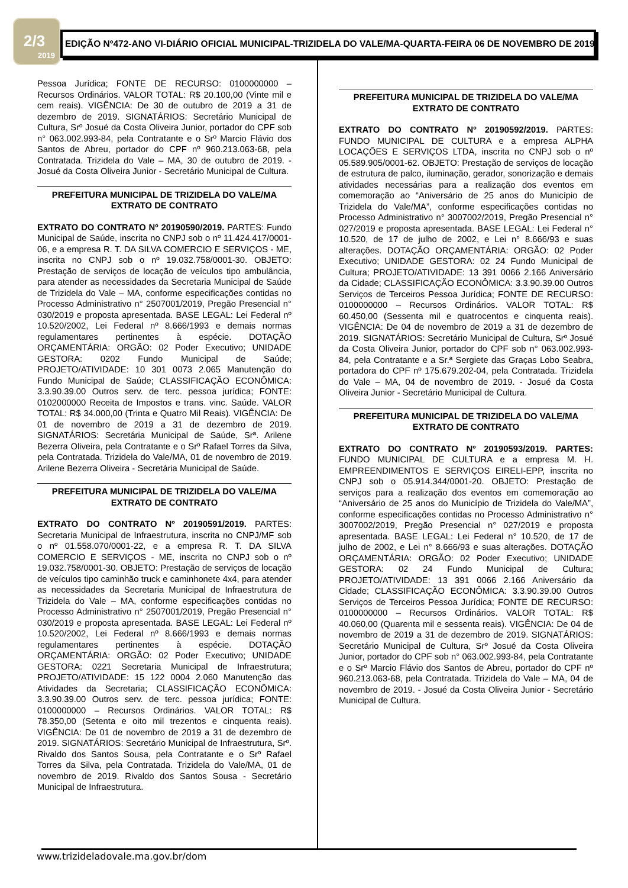2/3
2019
EDIÇÃO Nº472-ANO VI-DIÁRIO OFICIAL MUNICIPAL-TRIZIDELA DO VALE/MA-QUARTA-FEIRA 06 DE NOVEMBRO DE 2019
Pessoa Jurídica; FONTE DE RECURSO: 0100000000 – Recursos Ordinários. VALOR TOTAL: R$ 20.100,00 (Vinte mil e cem reais). VIGÊNCIA: De 30 de outubro de 2019 a 31 de dezembro de 2019. SIGNATÁRIOS: Secretário Municipal de Cultura, Srº Josué da Costa Oliveira Junior, portador do CPF sob n° 063.002.993-84, pela Contratante e o Srº Marcio Flávio dos Santos de Abreu, portador do CPF nº 960.213.063-68, pela Contratada. Trizidela do Vale – MA, 30 de outubro de 2019. - Josué da Costa Oliveira Junior - Secretário Municipal de Cultura.
PREFEITURA MUNICIPAL DE TRIZIDELA DO VALE/MA
EXTRATO DE CONTRATO
EXTRATO DO CONTRATO Nº 20190590/2019. PARTES: Fundo Municipal de Saúde, inscrita no CNPJ sob o nº 11.424.417/0001-06, e a empresa R. T. DA SILVA COMERCIO E SERVIÇOS - ME, inscrita no CNPJ sob o nº 19.032.758/0001-30. OBJETO: Prestação de serviços de locação de veículos tipo ambulância, para atender as necessidades da Secretaria Municipal de Saúde de Trizidela do Vale – MA, conforme especificações contidas no Processo Administrativo n° 2507001/2019, Pregão Presencial n° 030/2019 e proposta apresentada. BASE LEGAL: Lei Federal nº 10.520/2002, Lei Federal nº 8.666/1993 e demais normas regulamentares pertinentes à espécie. DOTAÇÃO ORÇAMENTÁRIA: ORGÃO: 02 Poder Executivo; UNIDADE GESTORA: 0202 Fundo Municipal de Saúde; PROJETO/ATIVIDADE: 10 301 0073 2.065 Manutenção do Fundo Municipal de Saúde; CLASSIFICAÇÃO ECONÔMICA: 3.3.90.39.00 Outros serv. de terc. pessoa jurídica; FONTE: 0102000000 Receita de Impostos e trans. vinc. Saúde. VALOR TOTAL: R$ 34.000,00 (Trinta e Quatro Mil Reais). VIGÊNCIA: De 01 de novembro de 2019 a 31 de dezembro de 2019. SIGNATÁRIOS: Secretária Municipal de Saúde, Srª. Arilene Bezerra Oliveira, pela Contratante e o Srº Rafael Torres da Silva, pela Contratada. Trizidela do Vale/MA, 01 de novembro de 2019. Arilene Bezerra Oliveira - Secretária Municipal de Saúde.
PREFEITURA MUNICIPAL DE TRIZIDELA DO VALE/MA
EXTRATO DE CONTRATO
EXTRATO DO CONTRATO Nº 20190591/2019. PARTES: Secretaria Municipal de Infraestrutura, inscrita no CNPJ/MF sob o nº 01.558.070/0001-22, e a empresa R. T. DA SILVA COMERCIO E SERVIÇOS - ME, inscrita no CNPJ sob o nº 19.032.758/0001-30. OBJETO: Prestação de serviços de locação de veículos tipo caminhão truck e caminhonete 4x4, para atender as necessidades da Secretaria Municipal de Infraestrutura de Trizidela do Vale – MA, conforme especificações contidas no Processo Administrativo n° 2507001/2019, Pregão Presencial n° 030/2019 e proposta apresentada. BASE LEGAL: Lei Federal nº 10.520/2002, Lei Federal nº 8.666/1993 e demais normas regulamentares pertinentes à espécie. DOTAÇÃO ORÇAMENTÁRIA: ORGÃO: 02 Poder Executivo; UNIDADE GESTORA: 0221 Secretaria Municipal de Infraestrutura; PROJETO/ATIVIDADE: 15 122 0004 2.060 Manutenção das Atividades da Secretaria; CLASSIFICAÇÃO ECONÔMICA: 3.3.90.39.00 Outros serv. de terc. pessoa jurídica; FONTE: 0100000000 – Recursos Ordinários. VALOR TOTAL: R$ 78.350,00 (Setenta e oito mil trezentos e cinquenta reais). VIGÊNCIA: De 01 de novembro de 2019 a 31 de dezembro de 2019. SIGNATÁRIOS: Secretário Municipal de Infraestrutura, Srº. Rivaldo dos Santos Sousa, pela Contratante e o Srº Rafael Torres da Silva, pela Contratada. Trizidela do Vale/MA, 01 de novembro de 2019. Rivaldo dos Santos Sousa - Secretário Municipal de Infraestrutura.
PREFEITURA MUNICIPAL DE TRIZIDELA DO VALE/MA
EXTRATO DE CONTRATO
EXTRATO DO CONTRATO Nº 20190592/2019. PARTES: FUNDO MUNICIPAL DE CULTURA e a empresa ALPHA LOCAÇÕES E SERVIÇOS LTDA, inscrita no CNPJ sob o nº 05.589.905/0001-62. OBJETO: Prestação de serviços de locação de estrutura de palco, iluminação, gerador, sonorização e demais atividades necessárias para a realização dos eventos em comemoração ao “Aniversário de 25 anos do Município de Trizidela do Vale/MA”, conforme especificações contidas no Processo Administrativo n° 3007002/2019, Pregão Presencial n° 027/2019 e proposta apresentada. BASE LEGAL: Lei Federal n° 10.520, de 17 de julho de 2002, e Lei n° 8.666/93 e suas alterações. DOTAÇÃO ORÇAMENTÁRIA: ORGÃO: 02 Poder Executivo; UNIDADE GESTORA: 02 24 Fundo Municipal de Cultura; PROJETO/ATIVIDADE: 13 391 0066 2.166 Aniversário da Cidade; CLASSIFICAÇÃO ECONÔMICA: 3.3.90.39.00 Outros Serviços de Terceiros Pessoa Jurídica; FONTE DE RECURSO: 0100000000 – Recursos Ordinários. VALOR TOTAL: R$ 60.450,00 (Sessenta mil e quatrocentos e cinquenta reais). VIGÊNCIA: De 04 de novembro de 2019 a 31 de dezembro de 2019. SIGNATÁRIOS: Secretário Municipal de Cultura, Srº Josué da Costa Oliveira Junior, portador do CPF sob n° 063.002.993-84, pela Contratante e a Sr.ª Sergiete das Graças Lobo Seabra, portadora do CPF nº 175.679.202-04, pela Contratada. Trizidela do Vale – MA, 04 de novembro de 2019. - Josué da Costa Oliveira Junior - Secretário Municipal de Cultura.
PREFEITURA MUNICIPAL DE TRIZIDELA DO VALE/MA
EXTRATO DE CONTRATO
EXTRATO DO CONTRATO Nº 20190593/2019. PARTES: FUNDO MUNICIPAL DE CULTURA e a empresa M. H. EMPREENDIMENTOS E SERVIÇOS EIRELI-EPP, inscrita no CNPJ sob o 05.914.344/0001-20. OBJETO: Prestação de serviços para a realização dos eventos em comemoração ao “Aniversário de 25 anos do Município de Trizidela do Vale/MA”, conforme especificações contidas no Processo Administrativo n° 3007002/2019, Pregão Presencial n° 027/2019 e proposta apresentada. BASE LEGAL: Lei Federal n° 10.520, de 17 de julho de 2002, e Lei n° 8.666/93 e suas alterações. DOTAÇÃO ORÇAMENTÁRIA: ORGÃO: 02 Poder Executivo; UNIDADE GESTORA: 02 24 Fundo Municipal de Cultura; PROJETO/ATIVIDADE: 13 391 0066 2.166 Aniversário da Cidade; CLASSIFICAÇÃO ECONÔMICA: 3.3.90.39.00 Outros Serviços de Terceiros Pessoa Jurídica; FONTE DE RECURSO: 0100000000 – Recursos Ordinários. VALOR TOTAL: R$ 40.060,00 (Quarenta mil e sessenta reais). VIGÊNCIA: De 04 de novembro de 2019 a 31 de dezembro de 2019. SIGNATÁRIOS: Secretário Municipal de Cultura, Srº Josué da Costa Oliveira Junior, portador do CPF sob n° 063.002.993-84, pela Contratante e o Srº Marcio Flávio dos Santos de Abreu, portador do CPF nº 960.213.063-68, pela Contratada. Trizidela do Vale – MA, 04 de novembro de 2019. - Josué da Costa Oliveira Junior - Secretário Municipal de Cultura.
www.trizideladovale.ma.gov.br/dom